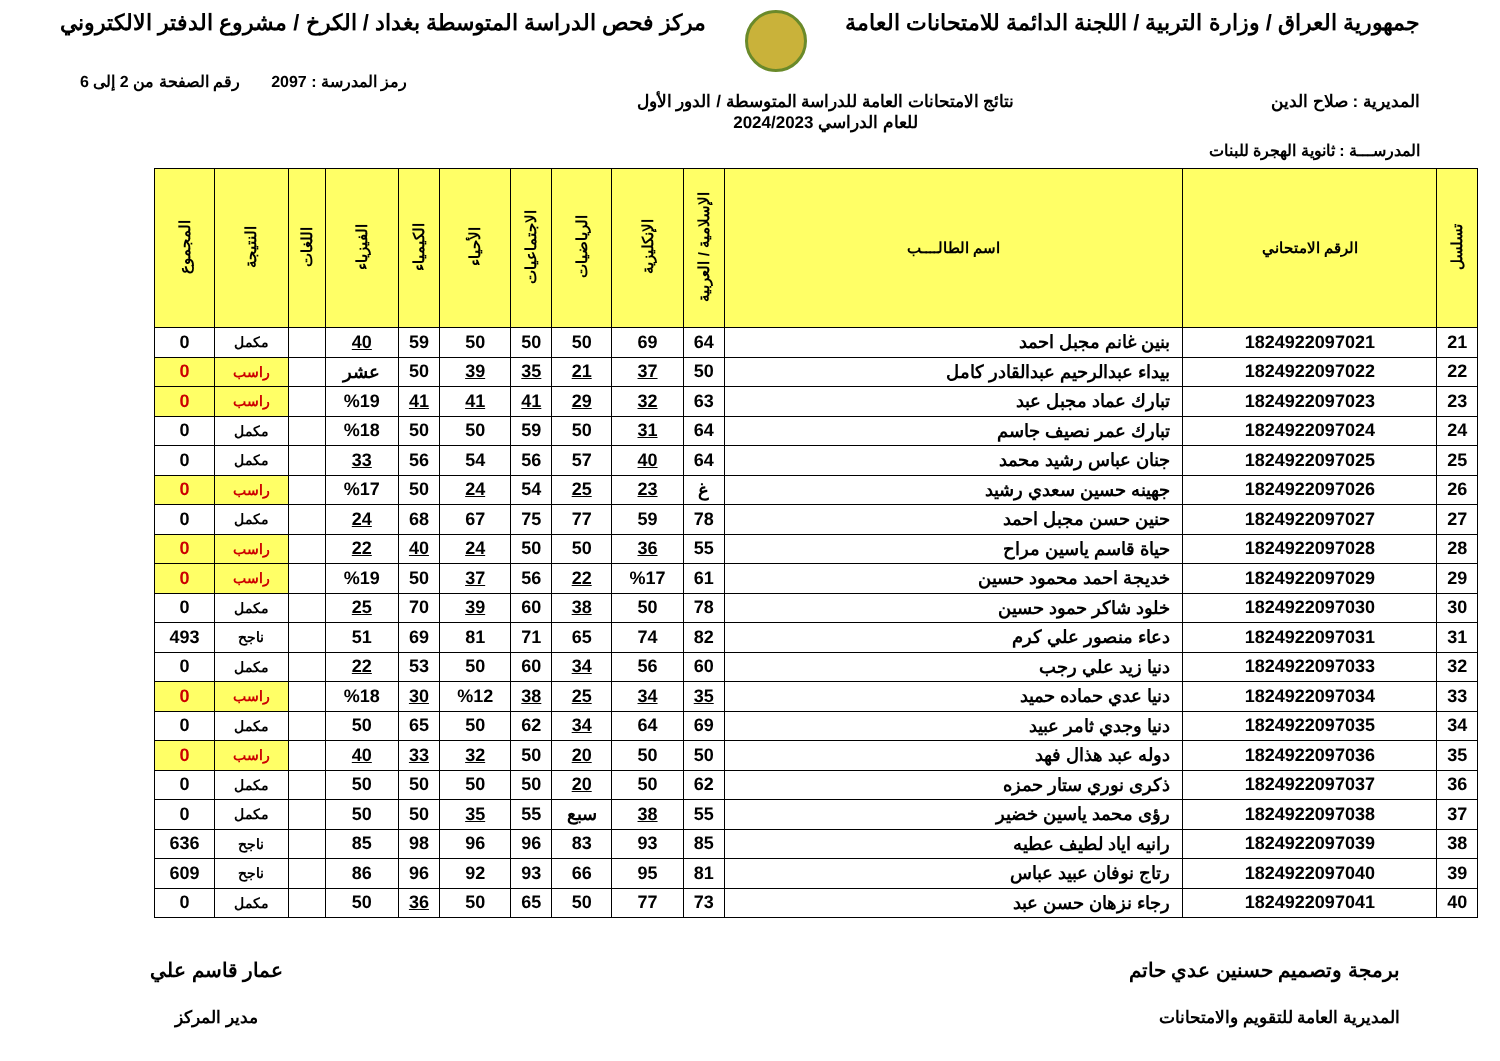جمهورية العراق / وزارة التربية / اللجنة الدائمة للامتحانات العامة
مركز فحص الدراسة المتوسطة بغداد / الكرخ / مشروع الدفتر الالكتروني
رمز المدرسة : 2097 رقم الصفحة من 2 إلى 6
المديرية : صلاح الدين نتائج الامتحانات العامة للدراسة المتوسطة / الدور الأول
للعام الدراسي 2024/2023
المدرســـة : ثانوية الهجرة للبنات
| تسلسل | الرقم الامتحاني | اسم الطالــــب | الإسلامية / العربية | الإنكليزية | الرياضيات | الاجتماعيات | الأحياء | الكيمياء | الفيزياء | اللغات | النتيجة | المجموع |
| --- | --- | --- | --- | --- | --- | --- | --- | --- | --- | --- | --- | --- |
| 21 | 1824922097021 | بنين غانم مجبل احمد | 64 | 69 | 50 | 50 | 50 | 59 | 40 | | مكمل | 0 |
| 22 | 1824922097022 | بيداء عبدالرحيم عبدالقادر كامل | 50 | 37 | 21 | 35 | 39 | 50 | عشر | | راسب | 0 |
| 23 | 1824922097023 | تبارك عماد مجبل عبد | 63 | 32 | 29 | 41 | 41 | 41 | %19 | | راسب | 0 |
| 24 | 1824922097024 | تبارك عمر نصيف جاسم | 64 | 31 | 50 | 59 | 50 | 50 | %18 | | مكمل | 0 |
| 25 | 1824922097025 | جنان عباس رشيد محمد | 64 | 40 | 57 | 56 | 54 | 56 | 33 | | مكمل | 0 |
| 26 | 1824922097026 | جهينه حسين سعدي رشيد | غ | 23 | 25 | 54 | 24 | 50 | %17 | | راسب | 0 |
| 27 | 1824922097027 | حنين حسن مجبل احمد | 78 | 59 | 77 | 75 | 67 | 68 | 24 | | مكمل | 0 |
| 28 | 1824922097028 | حياة قاسم ياسين مراح | 55 | 36 | 50 | 50 | 24 | 40 | 22 | | راسب | 0 |
| 29 | 1824922097029 | خديجة احمد محمود حسين | 61 | %17 | 22 | 56 | 37 | 50 | %19 | | راسب | 0 |
| 30 | 1824922097030 | خلود شاكر حمود حسين | 78 | 50 | 38 | 60 | 39 | 70 | 25 | | مكمل | 0 |
| 31 | 1824922097031 | دعاء منصور علي كرم | 82 | 74 | 65 | 71 | 81 | 69 | 51 | | ناجح | 493 |
| 32 | 1824922097033 | دنيا زيد علي رجب | 60 | 56 | 34 | 60 | 50 | 53 | 22 | | مكمل | 0 |
| 33 | 1824922097034 | دنيا عدي حماده حميد | 35 | 34 | 25 | 38 | %12 | 30 | %18 | | راسب | 0 |
| 34 | 1824922097035 | دنيا وجدي ثامر عبيد | 69 | 64 | 34 | 62 | 50 | 65 | 50 | | مكمل | 0 |
| 35 | 1824922097036 | دوله عبد هذال فهد | 50 | 50 | 20 | 50 | 32 | 33 | 40 | | راسب | 0 |
| 36 | 1824922097037 | ذكرى نوري ستار حمزه | 62 | 50 | 20 | 50 | 50 | 50 | 50 | | مكمل | 0 |
| 37 | 1824922097038 | رؤى محمد ياسين خضير | 55 | 38 | سبع | 55 | 35 | 50 | 50 | | مكمل | 0 |
| 38 | 1824922097039 | رانيه اياد لطيف عطيه | 85 | 93 | 83 | 96 | 96 | 98 | 85 | | ناجح | 636 |
| 39 | 1824922097040 | رتاج نوفان عبيد عباس | 81 | 95 | 66 | 93 | 92 | 96 | 86 | | ناجح | 609 |
| 40 | 1824922097041 | رجاء نزهان حسن عبد | 73 | 77 | 50 | 65 | 50 | 36 | 50 | | مكمل | 0 |
برمجة وتصميم حسنين عدي حاتم
المديرية العامة للتقويم والامتحانات
عمار قاسم علي
مدير المركز